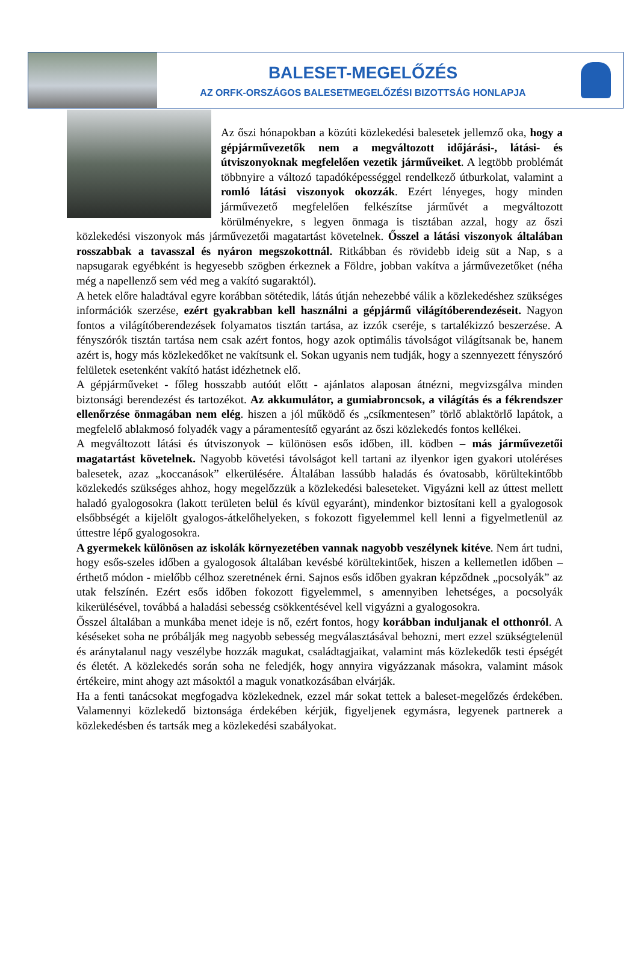BALESET-MEGELŐZÉS
AZ ORFK-ORSZÁGOS BALESETMEGELŐZÉSI BIZOTTSÁG HONLAPJA
Az őszi hónapokban a közúti közlekedési balesetek jellemző oka, hogy a gépjárművezetők nem a megváltozott időjárási-, látási- és útviszonyoknak megfelelően vezetik járműveiket. A legtöbb problémát többnyire a változó tapadóképességgel rendelkező útburkolat, valamint a romló látási viszonyok okozzák. Ezért lényeges, hogy minden járművezető megfelelően felkészítse járművét a megváltozott körülményekre, s legyen önmaga is tisztában azzal, hogy az őszi közlekedési viszonyok más járművezetői magatartást követelnek. Ősszel a látási viszonyok általában rosszabbak a tavasszal és nyáron megszokottnál. Ritkábban és rövidebb ideig süt a Nap, s a napsugarak egyébként is hegyesebb szögben érkeznek a Földre, jobban vakítva a járművezetőket (néha még a napellenző sem véd meg a vakító sugaraktól).
A hetek előre haladtával egyre korábban sötétedik, látás útján nehezebbé válik a közlekedéshez szükséges információk szerzése, ezért gyakrabban kell használni a gépjármű világítóberendezéseit. Nagyon fontos a világítóberendezések folyamatos tisztán tartása, az izzók cseréje, s tartalékizzó beszerzése. A fényszórók tisztán tartása nem csak azért fontos, hogy azok optimális távolságot világítsanak be, hanem azért is, hogy más közlekedőket ne vakítsunk el. Sokan ugyanis nem tudják, hogy a szennyezett fényszóró felületek esetenként vakító hatást idézhetnek elő.
A gépjárműveket - főleg hosszabb autóút előtt - ajánlatos alaposan átnézni, megvizsgálva minden biztonsági berendezést és tartozékot. Az akkumulátor, a gumiabroncsok, a világítás és a fékrendszer ellenőrzése önmagában nem elég. hiszen a jól működő és „csíkmentesen” törlő ablaktörlő lapátok, a megfelelő ablakmosó folyadék vagy a páramentesítő egyaránt az őszi közlekedés fontos kellékei.
A megváltozott látási és útviszonyok – különösen esős időben, ill. ködben – más járművezetői magatartást követelnek. Nagyobb követési távolságot kell tartani az ilyenkor igen gyakori utoléréses balesetek, azaz „koccanások” elkerülésére. Általában lassúbb haladás és óvatosabb, körültekintőbb közlekedés szükséges ahhoz, hogy megelőzzük a közlekedési baleseteket. Vigyázni kell az úttest mellett haladó gyalogosokra (lakott területen belül és kívül egyaránt), mindenkor biztosítani kell a gyalogosok elsőbbségét a kijelölt gyalogos-átkelőhelyeken, s fokozott figyelemmel kell lenni a figyelmetlenül az úttestre lépő gyalogosokra.
A gyermekek különösen az iskolák környezetében vannak nagyobb veszélynek kitéve. Nem árt tudni, hogy esős-szeles időben a gyalogosok általában kevésbé körültekintőek, hiszen a kellemetlen időben – érthető módon - mielőbb célhoz szeretnének érni. Sajnos esős időben gyakran képződnek „pocsolyák” az utak felszínén. Ezért esős időben fokozott figyelemmel, s amennyiben lehetséges, a pocsolyák kikerülésével, továbbá a haladási sebesség csökkentésével kell vigyázni a gyalogosokra.
Ősszel általában a munkába menet ideje is nő, ezért fontos, hogy korábban induljanak el otthonról. A késéseket soha ne próbálják meg nagyobb sebesség megválasztásával behozni, mert ezzel szükségtelenül és aránytalanul nagy veszélybe hozzák magukat, családtagjaikat, valamint más közlekedők testi épségét és életét. A közlekedés során soha ne feledjék, hogy annyira vigyázzanak másokra, valamint mások értékeire, mint ahogy azt másoktól a maguk vonatkozásában elvárják.
Ha a fenti tanácsokat megfogadva közlekednek, ezzel már sokat tettek a baleset-megelőzés érdekében. Valamennyi közlekedő biztonsága érdekében kérjük, figyeljenek egymásra, legyenek partnerek a közlekedésben és tartsák meg a közlekedési szabályokat.